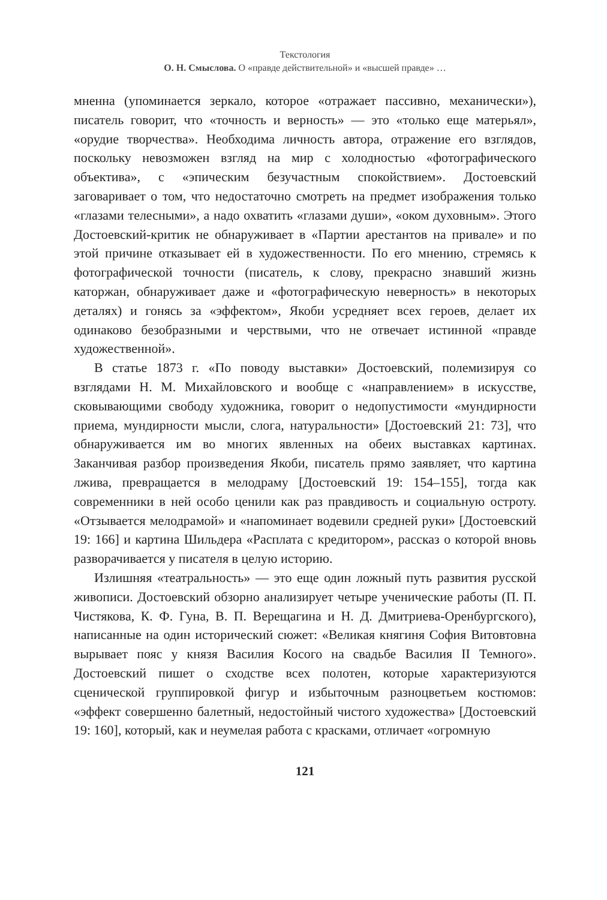Текстология
О. Н. Смыслова. О «правде действительной» и «высшей правде» …
мненна (упоминается зеркало, которое «отражает пассивно, механически»), писатель говорит, что «точность и верность» — это «только еще матерьял», «орудие творчества». Необходима личность автора, отражение его взглядов, поскольку невозможен взгляд на мир с холодностью «фотографического объектива», с «эпическим безучастным спокойствием». Достоевский заговаривает о том, что недостаточно смотреть на предмет изображения только «глазами телесными», а надо охватить «глазами души», «оком духовным». Этого Достоевский-критик не обнаруживает в «Партии арестантов на привале» и по этой причине отказывает ей в художественности. По его мнению, стремясь к фотографической точности (писатель, к слову, прекрасно знавший жизнь каторжан, обнаруживает даже и «фотографическую неверность» в некоторых деталях) и гонясь за «эффектом», Якоби усредняет всех героев, делает их одинаково безобразными и черствыми, что не отвечает истинной «правде художественной».
В статье 1873 г. «По поводу выставки» Достоевский, полемизируя со взглядами Н. М. Михайловского и вообще с «направлением» в искусстве, сковывающими свободу художника, говорит о недопустимости «мундирности приема, мундирности мысли, слога, натуральности» [Достоевский 21: 73], что обнаруживается им во многих явленных на обеих выставках картинах. Заканчивая разбор произведения Якоби, писатель прямо заявляет, что картина лжива, превращается в мелодраму [Достоевский 19: 154–155], тогда как современники в ней особо ценили как раз правдивость и социальную остроту. «Отзывается мелодрамой» и «напоминает водевили средней руки» [Достоевский 19: 166] и картина Шильдера «Расплата с кредитором», рассказ о которой вновь разворачивается у писателя в целую историю.
Излишняя «театральность» — это еще один ложный путь развития русской живописи. Достоевский обзорно анализирует четыре ученические работы (П. П. Чистякова, К. Ф. Гуна, В. П. Верещагина и Н. Д. Дмитриева-Оренбургского), написанные на один исторический сюжет: «Великая княгиня София Витовтовна вырывает пояс у князя Василия Косого на свадьбе Василия II Темного». Достоевский пишет о сходстве всех полотен, которые характеризуются сценической группировкой фигур и избыточным разноцветьем костюмов: «эффект совершенно балетный, недостойный чистого художества» [Достоевский 19: 160], который, как и неумелая работа с красками, отличает «огромную
121